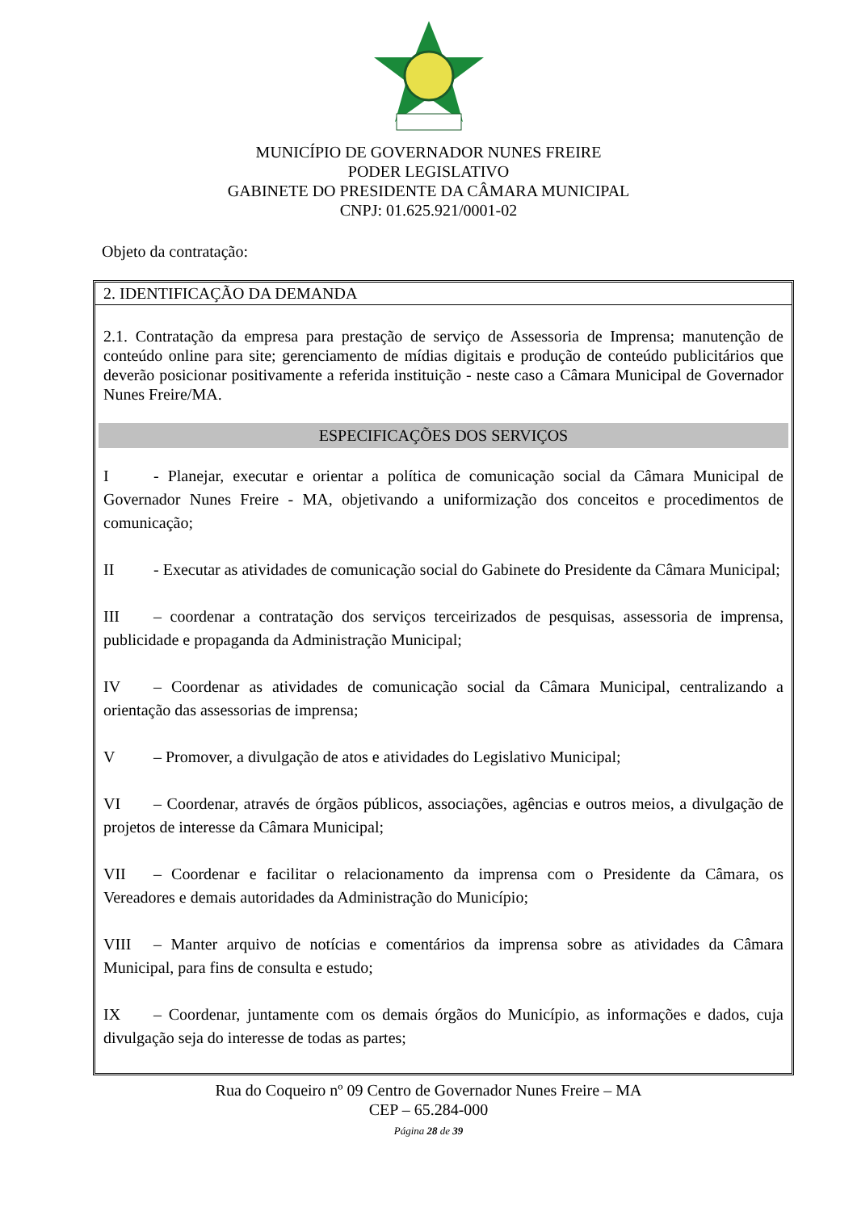MUNICÍPIO DE GOVERNADOR NUNES FREIRE
PODER LEGISLATIVO
GABINETE DO PRESIDENTE DA CÂMARA MUNICIPAL
CNPJ: 01.625.921/0001-02
Objeto da contratação:
2. IDENTIFICAÇÃO DA DEMANDA
2.1. Contratação da empresa para prestação de serviço de Assessoria de Imprensa; manutenção de conteúdo online para site; gerenciamento de mídias digitais e produção de conteúdo publicitários que deverão posicionar positivamente a referida instituição - neste caso a Câmara Municipal de Governador Nunes Freire/MA.
ESPECIFICAÇÕES DOS SERVIÇOS
I - Planejar, executar e orientar a política de comunicação social da Câmara Municipal de Governador Nunes Freire - MA, objetivando a uniformização dos conceitos e procedimentos de comunicação;
II - Executar as atividades de comunicação social do Gabinete do Presidente da Câmara Municipal;
III – coordenar a contratação dos serviços terceirizados de pesquisas, assessoria de imprensa, publicidade e propaganda da Administração Municipal;
IV – Coordenar as atividades de comunicação social da Câmara Municipal, centralizando a orientação das assessorias de imprensa;
V – Promover, a divulgação de atos e atividades do Legislativo Municipal;
VI – Coordenar, através de órgãos públicos, associações, agências e outros meios, a divulgação de projetos de interesse da Câmara Municipal;
VII – Coordenar e facilitar o relacionamento da imprensa com o Presidente da Câmara, os Vereadores e demais autoridades da Administração do Município;
VIII – Manter arquivo de notícias e comentários da imprensa sobre as atividades da Câmara Municipal, para fins de consulta e estudo;
IX – Coordenar, juntamente com os demais órgãos do Município, as informações e dados, cuja divulgação seja do interesse de todas as partes;
Rua do Coqueiro nº 09 Centro de Governador Nunes Freire – MA
CEP – 65.284-000
Página 28 de 39